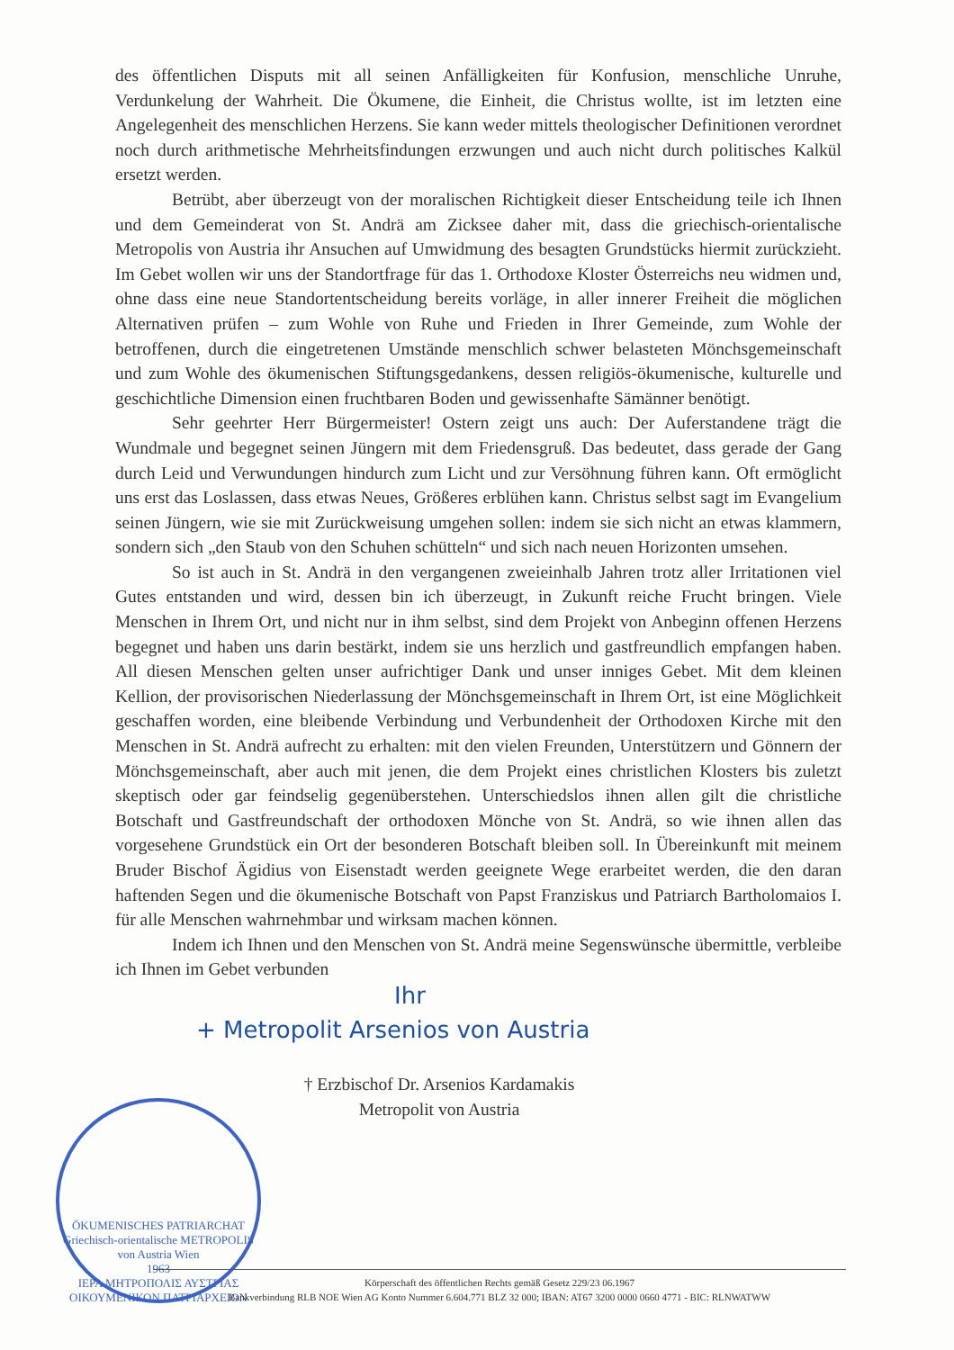des öffentlichen Disputs mit all seinen Anfälligkeiten für Konfusion, menschliche Unruhe, Verdunkelung der Wahrheit. Die Ökumene, die Einheit, die Christus wollte, ist im letzten eine Angelegenheit des menschlichen Herzens. Sie kann weder mittels theologischer Definitionen verordnet noch durch arithmetische Mehrheitsfindungen erzwungen und auch nicht durch politisches Kalkül ersetzt werden.
Betrübt, aber überzeugt von der moralischen Richtigkeit dieser Entscheidung teile ich Ihnen und dem Gemeinderat von St. Andrä am Zicksee daher mit, dass die griechisch-orientalische Metropolis von Austria ihr Ansuchen auf Umwidmung des besagten Grundstücks hiermit zurückzieht. Im Gebet wollen wir uns der Standortfrage für das 1. Orthodoxe Kloster Österreichs neu widmen und, ohne dass eine neue Standortentscheidung bereits vorläge, in aller innerer Freiheit die möglichen Alternativen prüfen – zum Wohle von Ruhe und Frieden in Ihrer Gemeinde, zum Wohle der betroffenen, durch die eingetretenen Umstände menschlich schwer belasteten Mönchsgemeinschaft und zum Wohle des ökumenischen Stiftungsgedankens, dessen religiös-ökumenische, kulturelle und geschichtliche Dimension einen fruchtbaren Boden und gewissenhafte Sämänner benötigt.
Sehr geehrter Herr Bürgermeister! Ostern zeigt uns auch: Der Auferstandene trägt die Wundmale und begegnet seinen Jüngern mit dem Friedensgruß. Das bedeutet, dass gerade der Gang durch Leid und Verwundungen hindurch zum Licht und zur Versöhnung führen kann. Oft ermöglicht uns erst das Loslassen, dass etwas Neues, Größeres erblühen kann. Christus selbst sagt im Evangelium seinen Jüngern, wie sie mit Zurückweisung umgehen sollen: indem sie sich nicht an etwas klammern, sondern sich „den Staub von den Schuhen schütteln“ und sich nach neuen Horizonten umsehen.
So ist auch in St. Andrä in den vergangenen zweieinhalb Jahren trotz aller Irritationen viel Gutes entstanden und wird, dessen bin ich überzeugt, in Zukunft reiche Frucht bringen. Viele Menschen in Ihrem Ort, und nicht nur in ihm selbst, sind dem Projekt von Anbeginn offenen Herzens begegnet und haben uns darin bestärkt, indem sie uns herzlich und gastfreundlich empfangen haben. All diesen Menschen gelten unser aufrichtiger Dank und unser inniges Gebet. Mit dem kleinen Kellion, der provisorischen Niederlassung der Mönchsgemeinschaft in Ihrem Ort, ist eine Möglichkeit geschaffen worden, eine bleibende Verbindung und Verbundenheit der Orthodoxen Kirche mit den Menschen in St. Andrä aufrecht zu erhalten: mit den vielen Freunden, Unterstützern und Gönnern der Mönchsgemeinschaft, aber auch mit jenen, die dem Projekt eines christlichen Klosters bis zuletzt skeptisch oder gar feindselig gegenüberstehen. Unterschiedslos ihnen allen gilt die christliche Botschaft und Gastfreundschaft der orthodoxen Mönche von St. Andrä, so wie ihnen allen das vorgesehene Grundstück ein Ort der besonderen Botschaft bleiben soll. In Übereinkunft mit meinem Bruder Bischof Ägidius von Eisenstadt werden geeignete Wege erarbeitet werden, die den daran haftenden Segen und die ökumenische Botschaft von Papst Franziskus und Patriarch Bartholomaios I. für alle Menschen wahrnehmbar und wirksam machen können.
Indem ich Ihnen und den Menschen von St. Andrä meine Segenswünsche übermittle, verbleibe ich Ihnen im Gebet verbunden
Ihr
+ Metropolit Arsenios von Austria
† Erzbischof Dr. Arsenios Kardamakis
Metropolit von Austria
ÖKUMENISCHES PATRIARCHAT
Griechisch-orientalische METROPOLIS von Austria Wien
1963
ΙΕΡΑ ΜΗΤΡΟΠΟΛΙΣ ΑΥΣΤΡΙΑΣ
ΟΙΚΟΥΜΕΝΙΚΟΝ ΠΑΤΡΙΑΡΧΕΙΟΝ
Körperschaft des öffentlichen Rechts gemäß Gesetz 229/23 06.1967
Bankverbindung RLB NOE Wien AG Konto Nummer 6.604.771 BLZ 32 000; IBAN: AT67 3200 0000 0660 4771 - BIC: RLNWATWW